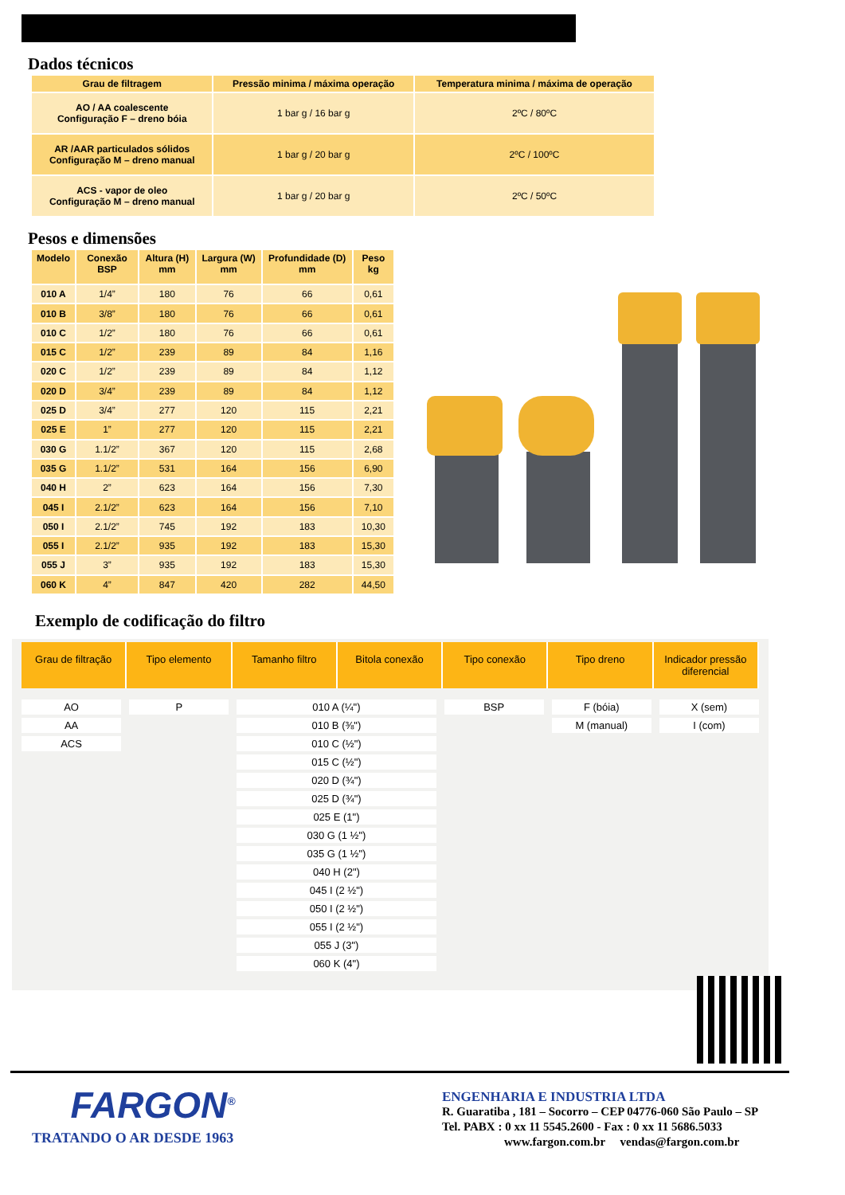Dados técnicos
| Grau de filtragem | Pressão minima / máxima operação | Temperatura minima / máxima de operação |
| --- | --- | --- |
| AO / AA coalescente Configuração F – dreno bóia | 1 bar g / 16 bar g | 2ºC / 80ºC |
| AR /AAR particulados sólidos Configuração M – dreno manual | 1 bar g / 20 bar g | 2ºC / 100ºC |
| ACS - vapor de oleo Configuração M – dreno manual | 1 bar g / 20 bar g | 2ºC / 50ºC |
Pesos e dimensões
| Modelo | Conexão BSP | Altura (H) mm | Largura (W) mm | Profundidade (D) mm | Peso kg |
| --- | --- | --- | --- | --- | --- |
| 010 A | 1/4” | 180 | 76 | 66 | 0,61 |
| 010 B | 3/8” | 180 | 76 | 66 | 0,61 |
| 010 C | 1/2” | 180 | 76 | 66 | 0,61 |
| 015 C | 1/2” | 239 | 89 | 84 | 1,16 |
| 020 C | 1/2” | 239 | 89 | 84 | 1,12 |
| 020 D | 3/4” | 239 | 89 | 84 | 1,12 |
| 025 D | 3/4” | 277 | 120 | 115 | 2,21 |
| 025 E | 1” | 277 | 120 | 115 | 2,21 |
| 030 G | 1.1/2” | 367 | 120 | 115 | 2,68 |
| 035 G | 1.1/2” | 531 | 164 | 156 | 6,90 |
| 040 H | 2” | 623 | 164 | 156 | 7,30 |
| 045 I | 2.1/2” | 623 | 164 | 156 | 7,10 |
| 050 I | 2.1/2” | 745 | 192 | 183 | 10,30 |
| 055 I | 2.1/2” | 935 | 192 | 183 | 15,30 |
| 055 J | 3” | 935 | 192 | 183 | 15,30 |
| 060 K | 4” | 847 | 420 | 282 | 44,50 |
Exemplo de codificação do filtro
Grau de filtração Tipo elemento Tamanho filtro Bitola conexão Tipo conexão Tipo dreno Indicador pressão diferencial
AO
AA
ACS
P 010 A (¼")
010 B (⅜")
010 C (½")
015 C (½")
020 D (¾")
025 D (¾")
025 E (1")
030 G (1 ½")
035 G (1 ½")
040 H (2")
045 I (2 ½")
050 I (2 ½")
055 I (2 ½")
055 J (3")
060 K (4")
BSP F (bóia)
M (manual)
X (sem)
I (com)
FARGON<sup>®</sup>
TRATANDO O AR DESDE 1963
ENGENHARIA E INDUSTRIA LTDA
R. Guaratiba , 181 – Socorro – CEP 04776-060 São Paulo – SP
Tel. PABX : 0 xx 11 5545.2600 - Fax : 0 xx 11 5686.5033
www.fargon.com.br vendas@fargon.com.br